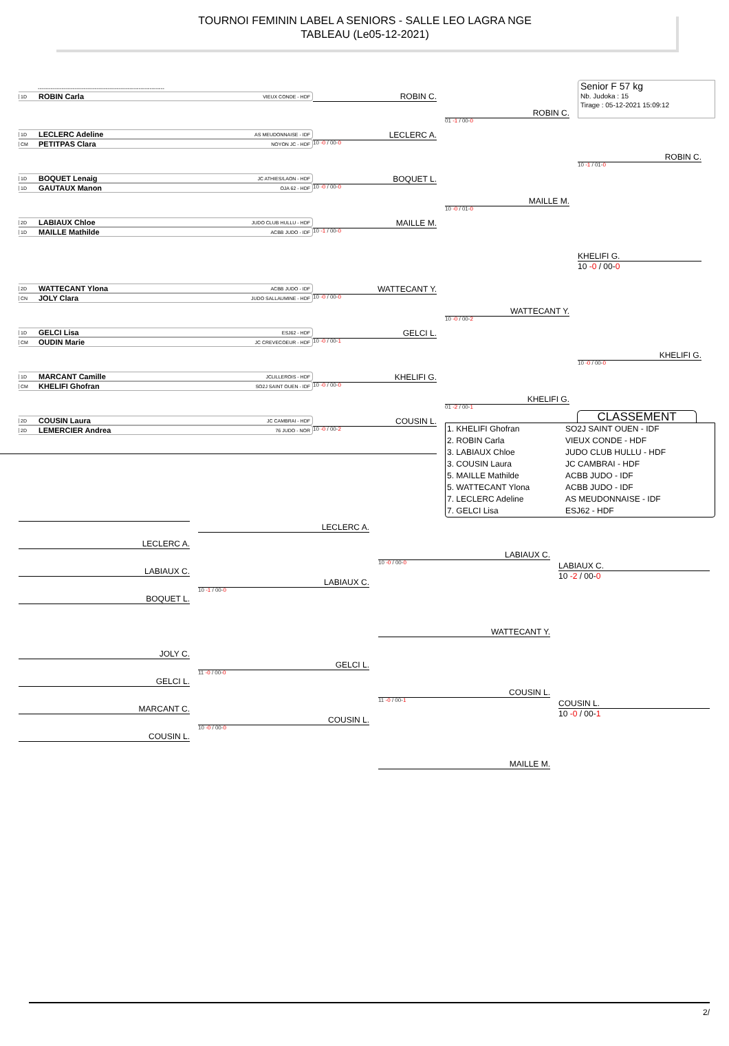TOURNOI FEMININ LABEL A SENIORS - SALLE LEO LAGRA NGE
TABLEAU (Le05-12-2021)
Senior F 57 kg
Nb. Judoka : 15
Tirage : 05-12-2021 15:09:12
---------------------------------------------------------------------
1D ROBIN Carla VIEUX CONDE - HDF
ROBIN C.
ROBIN C.
01 -1 / 00-0
1D LECLERC Adeline AS MEUDONNAISE - IDF
CM PETITPAS Clara NOYON JC - HDF
LECLERC A.
10 -0 / 00-0
ROBIN C.
10 -1 / 01-0
1D BOQUET Lenaig JC ATHIES/LAON - HDF
1D GAUTAUX Manon OJA 62 - HDF
BOQUET L.
10 -0 / 00-0
MAILLE M.
10 -0 / 01-0
2D LABIAUX Chloe JUDO CLUB HULLU - HDF
1D MAILLE Mathilde ACBB JUDO - IDF
MAILLE M.
10 -1 / 00-0
KHELIFI G.
10 -0 / 00-0
2D WATTECANT Ylona ACBB JUDO - IDF
CN JOLY Clara JUDO SALLAUMINE - HDF
WATTECANT Y.
10 -0 / 00-0
WATTECANT Y.
10 -0 / 00-2
1D GELCI Lisa ESJ62 - HDF
CM OUDIN Marie JC CREVECOEUR - HDF
GELCI L.
10 -0 / 00-1
KHELIFI G.
10 -0 / 00-0
1D MARCANT Camille JCLILLEROIS - HDF
CM KHELIFI Ghofran SO2J SAINT OUEN - IDF
KHELIFI G.
10 -0 / 00-0
KHELIFI G.
01 -2 / 00-1
2D COUSIN Laura JC CAMBRAI - HDF
2D LEMERCIER Andrea 76 JUDO - NOR
COUSIN L.
10 -0 / 00-2
CLASSEMENT
1. KHELIFI Ghofran
SO2J SAINT OUEN - IDF
2. ROBIN Carla
VIEUX CONDE - HDF
3. LABIAUX Chloe
JUDO CLUB HULLU - HDF
3. COUSIN Laura
JC CAMBRAI - HDF
5. MAILLE Mathilde
ACBB JUDO - IDF
5. WATTECANT Ylona
ACBB JUDO - IDF
7. LECLERC Adeline
AS MEUDONNAISE - IDF
7. GELCI Lisa
ESJ62 - HDF
LECLERC A.
LECLERC A.
LABIAUX C.
10 -0 / 00-0
LABIAUX C.
10 -2 / 00-0
LABIAUX C.
LABIAUX C.
10 -1 / 00-0
BOQUET L.
WATTECANT Y.
JOLY C.
GELCI L.
11 -0 / 00-0
GELCI L.
COUSIN L.
11 -0 / 00-1
COUSIN L.
10 -0 / 00-1
MARCANT C.
COUSIN L.
10 -0 / 00-0
COUSIN L.
MAILLE M.
2/